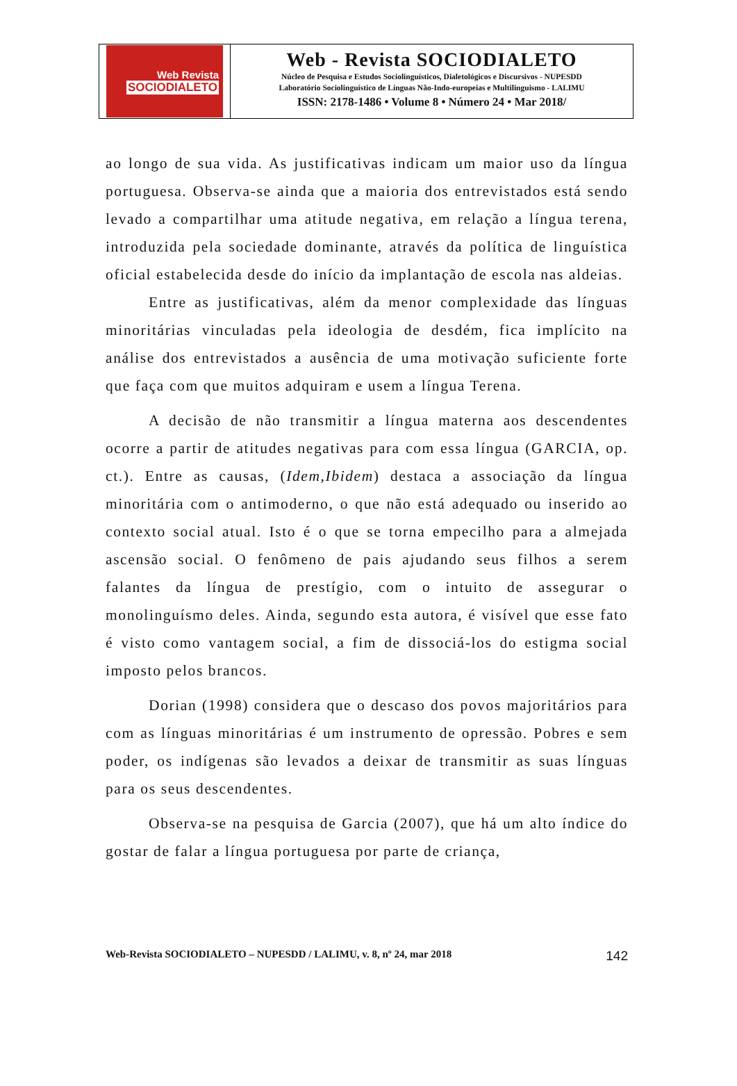Web Revista
SOCIODIALETO
Web - Revista SOCIODIALETO
Núcleo de Pesquisa e Estudos Sociolinguísticos, Dialetológicos e Discursivos - NUPESDD
Laboratório Sociolinguístico de Línguas Não-Indo-europeias e Multilinguismo - LALIMU
ISSN: 2178-1486 • Volume 8 • Número 24 • Mar 2018/
ao longo de sua vida. As justificativas indicam um maior uso da língua portuguesa. Observa-se ainda que a maioria dos entrevistados está sendo levado a compartilhar uma atitude negativa, em relação a língua terena, introduzida pela sociedade dominante, através da política de linguística oficial estabelecida desde do início da implantação de escola nas aldeias.
Entre as justificativas, além da menor complexidade das línguas minoritárias vinculadas pela ideologia de desdém, fica implícito na análise dos entrevistados a ausência de uma motivação suficiente forte que faça com que muitos adquiram e usem a língua Terena.
A decisão de não transmitir a língua materna aos descendentes ocorre a partir de atitudes negativas para com essa língua (GARCIA, op. ct.). Entre as causas, (Idem,Ibidem) destaca a associação da língua minoritária com o antimoderno, o que não está adequado ou inserido ao contexto social atual. Isto é o que se torna empecilho para a almejada ascensão social. O fenômeno de pais ajudando seus filhos a serem falantes da língua de prestígio, com o intuito de assegurar o monolinguísmo deles. Ainda, segundo esta autora, é visível que esse fato é visto como vantagem social, a fim de dissociá-los do estigma social imposto pelos brancos.
Dorian (1998) considera que o descaso dos povos majoritários para com as línguas minoritárias é um instrumento de opressão. Pobres e sem poder, os indígenas são levados a deixar de transmitir as suas línguas para os seus descendentes.
Observa-se na pesquisa de Garcia (2007), que há um alto índice do gostar de falar a língua portuguesa por parte de criança,
Web-Revista SOCIODIALETO – NUPESDD / LALIMU, v. 8, nº 24, mar 2018 142